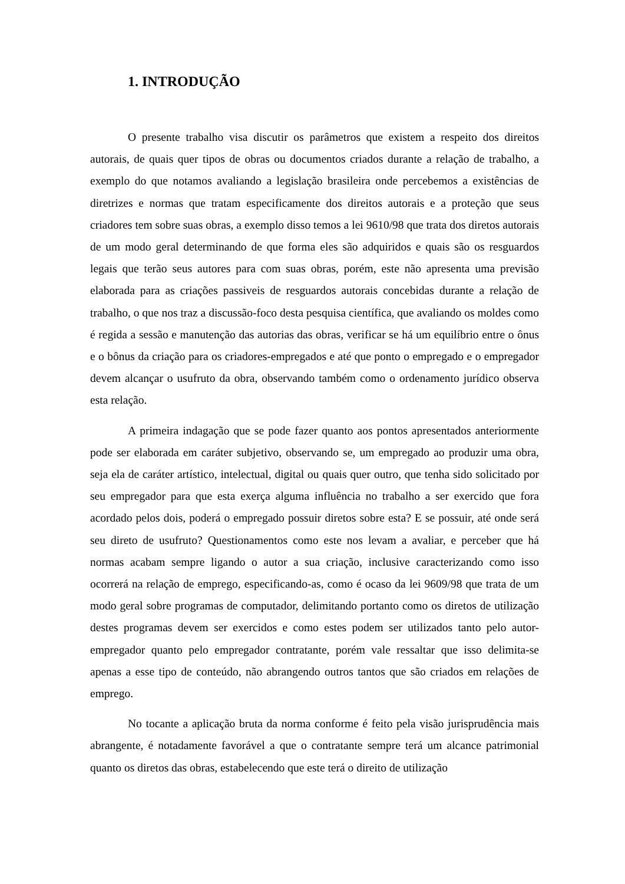1. INTRODUÇÃO
O presente trabalho visa discutir os parâmetros que existem a respeito dos direitos autorais, de quais quer tipos de obras ou documentos criados durante a relação de trabalho, a exemplo do que notamos avaliando a legislação brasileira onde percebemos a existências de diretrizes e normas que tratam especificamente dos direitos autorais e a proteção que seus criadores tem sobre suas obras, a exemplo disso temos a lei 9610/98 que trata dos diretos autorais de um modo geral determinando de que forma eles são adquiridos e quais são os resguardos legais que terão seus autores para com suas obras, porém, este não apresenta uma previsão elaborada para as criações passiveis de resguardos autorais concebidas durante a relação de trabalho, o que nos traz a discussão-foco desta pesquisa científica, que avaliando os moldes como é regida a sessão e manutenção das autorias das obras, verificar se há um equilíbrio entre o ônus e o bônus da criação para os criadores-empregados e até que ponto o empregado e o empregador devem alcançar o usufruto da obra, observando também como o ordenamento jurídico observa esta relação.
A primeira indagação que se pode fazer quanto aos pontos apresentados anteriormente pode ser elaborada em caráter subjetivo, observando se, um empregado ao produzir uma obra, seja ela de caráter artístico, intelectual, digital ou quais quer outro, que tenha sido solicitado por seu empregador para que esta exerça alguma influência no trabalho a ser exercido que fora acordado pelos dois, poderá o empregado possuir diretos sobre esta? E se possuir, até onde será seu direto de usufruto? Questionamentos como este nos levam a avaliar, e perceber que há normas acabam sempre ligando o autor a sua criação, inclusive caracterizando como isso ocorrerá na relação de emprego, especificando-as, como é ocaso da lei 9609/98 que trata de um modo geral sobre programas de computador, delimitando portanto como os diretos de utilização destes programas devem ser exercidos e como estes podem ser utilizados tanto pelo autor-empregador quanto pelo empregador contratante, porém vale ressaltar que isso delimita-se apenas a esse tipo de conteúdo, não abrangendo outros tantos que são criados em relações de emprego.
No tocante a aplicação bruta da norma conforme é feito pela visão jurisprudência mais abrangente, é notadamente favorável a que o contratante sempre terá um alcance patrimonial quanto os diretos das obras, estabelecendo que este terá o direito de utilização